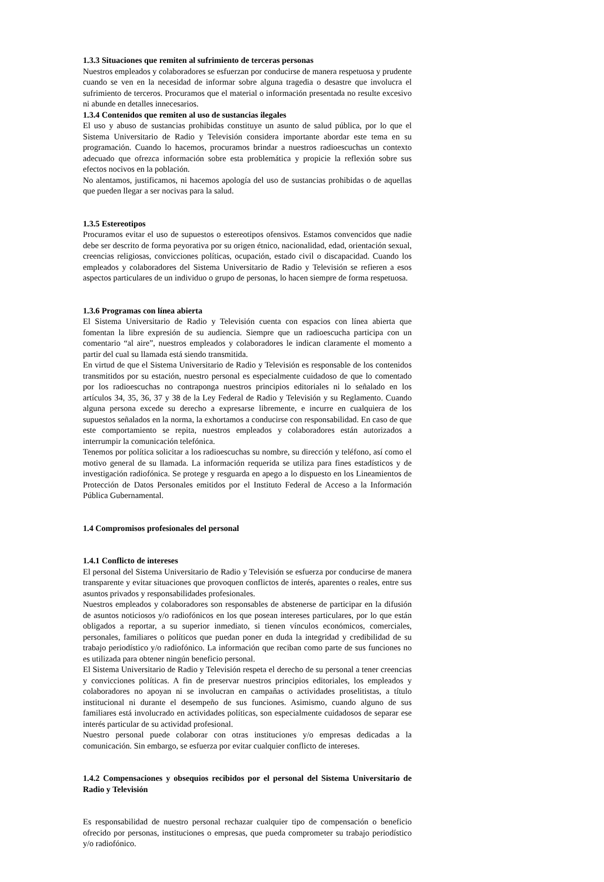1.3.3 Situaciones que remiten al sufrimiento de terceras personas
Nuestros empleados y colaboradores se esfuerzan por conducirse de manera respetuosa y prudente cuando se ven en la necesidad de informar sobre alguna tragedia o desastre que involucra el sufrimiento de terceros. Procuramos que el material o información presentada no resulte excesivo ni abunde en detalles innecesarios.
1.3.4 Contenidos que remiten al uso de sustancias ilegales
El uso y abuso de sustancias prohibidas constituye un asunto de salud pública, por lo que el Sistema Universitario de Radio y Televisión considera importante abordar este tema en su programación. Cuando lo hacemos, procuramos brindar a nuestros radioescuchas un contexto adecuado que ofrezca información sobre esta problemática y propicie la reflexión sobre sus efectos nocivos en la población.
No alentamos, justificamos, ni hacemos apología del uso de sustancias prohibidas o de aquellas que pueden llegar a ser nocivas para la salud.
1.3.5 Estereotipos
Procuramos evitar el uso de supuestos o estereotipos ofensivos. Estamos convencidos que nadie debe ser descrito de forma peyorativa por su origen étnico, nacionalidad, edad, orientación sexual, creencias religiosas, convicciones políticas, ocupación, estado civil o discapacidad. Cuando los empleados y colaboradores del Sistema Universitario de Radio y Televisión se refieren a esos aspectos particulares de un individuo o grupo de personas, lo hacen siempre de forma respetuosa.
1.3.6 Programas con línea abierta
El Sistema Universitario de Radio y Televisión cuenta con espacios con línea abierta que fomentan la libre expresión de su audiencia. Siempre que un radioescucha participa con un comentario “al aire”, nuestros empleados y colaboradores le indican claramente el momento a partir del cual su llamada está siendo transmitida.
En virtud de que el Sistema Universitario de Radio y Televisión es responsable de los contenidos transmitidos por su estación, nuestro personal es especialmente cuidadoso de que lo comentado por los radioescuchas no contraponga nuestros principios editoriales ni lo señalado en los artículos 34, 35, 36, 37 y 38 de la Ley Federal de Radio y Televisión y su Reglamento. Cuando alguna persona excede su derecho a expresarse libremente, e incurre en cualquiera de los supuestos señalados en la norma, la exhortamos a conducirse con responsabilidad. En caso de que este comportamiento se repita, nuestros empleados y colaboradores están autorizados a interrumpir la comunicación telefónica.
Tenemos por política solicitar a los radioescuchas su nombre, su dirección y teléfono, así como el motivo general de su llamada. La información requerida se utiliza para fines estadísticos y de investigación radiofónica. Se protege y resguarda en apego a lo dispuesto en los Lineamientos de Protección de Datos Personales emitidos por el Instituto Federal de Acceso a la Información Pública Gubernamental.
1.4 Compromisos profesionales del personal
1.4.1 Conflicto de intereses
El personal del Sistema Universitario de Radio y Televisión se esfuerza por conducirse de manera transparente y evitar situaciones que provoquen conflictos de interés, aparentes o reales, entre sus asuntos privados y responsabilidades profesionales.
Nuestros empleados y colaboradores son responsables de abstenerse de participar en la difusión de asuntos noticiosos y/o radiofónicos en los que posean intereses particulares, por lo que están obligados a reportar, a su superior inmediato, si tienen vínculos económicos, comerciales, personales, familiares o políticos que puedan poner en duda la integridad y credibilidad de su trabajo periodístico y/o radiofónico. La información que reciban como parte de sus funciones no es utilizada para obtener ningún beneficio personal.
El Sistema Universitario de Radio y Televisión respeta el derecho de su personal a tener creencias y convicciones políticas. A fin de preservar nuestros principios editoriales, los empleados y colaboradores no apoyan ni se involucran en campañas o actividades proselitistas, a título institucional ni durante el desempeño de sus funciones. Asimismo, cuando alguno de sus familiares está involucrado en actividades políticas, son especialmente cuidadosos de separar ese interés particular de su actividad profesional.
Nuestro personal puede colaborar con otras instituciones y/o empresas dedicadas a la comunicación. Sin embargo, se esfuerza por evitar cualquier conflicto de intereses.
1.4.2 Compensaciones y obsequios recibidos por el personal del Sistema Universitario de Radio y Televisión
Es responsabilidad de nuestro personal rechazar cualquier tipo de compensación o beneficio ofrecido por personas, instituciones o empresas, que pueda comprometer su trabajo periodístico y/o radiofónico.